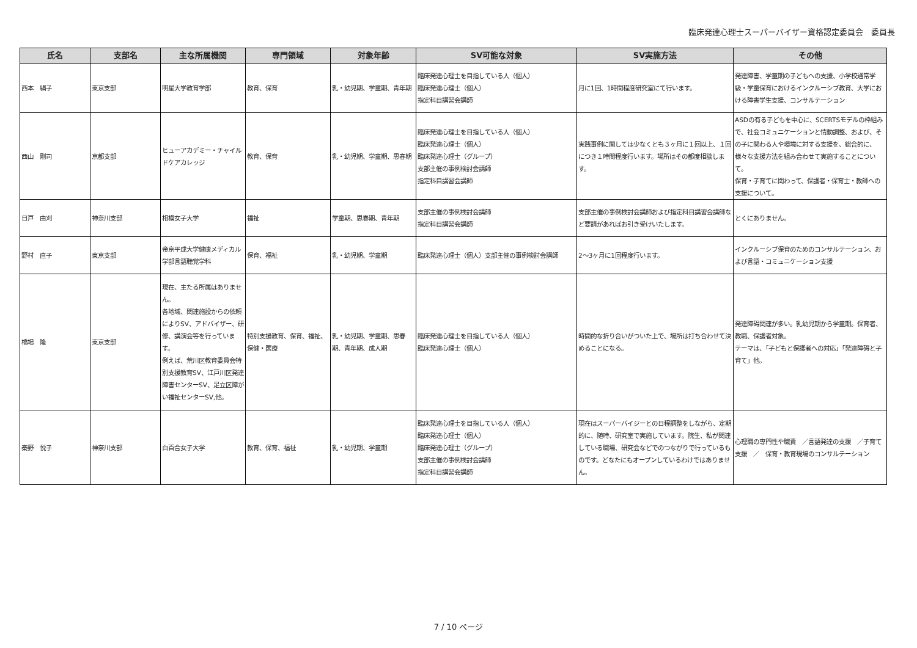臨床発達心理士スーパーバイザー資格認定委員会　委員長
| 氏名 | 支部名 | 主な所属機関 | 専門領域 | 対象年齢 | SV可能な対象 | SV実施方法 | その他 |
| --- | --- | --- | --- | --- | --- | --- | --- |
| 西本 絹子 | 東京支部 | 明星大学教育学部 | 教育、保育 | 乳・幼児期、学童期、青年期 | 臨床発達心理士を目指している人（個人） 臨床発達心理士（個人） 指定科目講習会講師 | 月に1回、1時間程度研究室にて行います。 | 発達障害、学童期の子どもへの支援、小学校通常学級・学童保育におけるインクルーシブ教育、大学における障害学生支援、コンサルテーション |
| 西山 剛司 | 京都支部 | ヒューアカデミー・チャイルドケアカレッジ | 教育、保育 | 乳・幼児期、学童期、思春期 | 臨床発達心理士を目指している人（個人） 臨床発達心理士（個人） 臨床発達心理士（グループ） 支部主催の事例検討会講師 指定科目講習会講師 | 実践事例に関しては少なくとも３ヶ月に１回以上、１回につき１時間程度行います。場所はその都度相談します。 | ASDの有る子どもを中心に、SCERTSモデルの枠組みで、社会コミュニケーションと情動調整、および、その子に関わる人や環境に対する支援を、総合的に、様々な支援方法を組み合わせて実施することについて。 保育・子育てに関わって、保護者・保育士・教師への支援について。 |
| 日戸 由刈 | 神奈川支部 | 相模女子大学 | 福祉 | 学童期、思春期、青年期 | 支部主催の事例検討会講師 指定科目講習会講師 | 支部主催の事例検討会講師および指定科目講習会講師など要請があればお引き受けいたします。 | とくにありません。 |
| 野村 直子 | 東京支部 | 帝京平成大学健康メディカル学部言語聴覚学科 | 保育、福祉 | 乳・幼児期、学童期 | 臨床発達心理士（個人）支部主催の事例検討会講師 | 2〜3ヶ月に1回程度行います。 | インクルーシブ保育のためのコンサルテーション、および言語・コミュニケーション支援 |
| 橋場 隆 | 東京支部 | 現在、主たる所属はありません。 各地域、関連施設からの依頼によりSV、アドバイザー、研修、講演会等を行っています。 例えば、荒川区教育委員会特別支援教育SV、江戸川区発達障害センターSV、足立区障がい福祉センターSV,他。 | 特別支援教育、保育、福祉、保健・医療 | 乳・幼児期、学童期、思春期、青年期、成人期 | 臨床発達心理士を目指している人（個人） 臨床発達心理士（個人） | 時間的な折り合いがついた上で、場所は打ち合わせて決めることになる。 | 発達障碍関連が多い。乳幼児期から学童期。保育者、教職、保護者対象。 テーマは、「子どもと保護者への対応」「発達障碍と子育て」他。 |
| 秦野 悦子 | 神奈川支部 | 白百合女子大学 | 教育、保育、福祉 | 乳・幼児期、学童期 | 臨床発達心理士を目指している人（個人） 臨床発達心理士（個人） 臨床発達心理士（グループ） 支部主催の事例検討会講師 指定科目講習会講師 | 現在はスーパーバイジーとの日程調整をしながら、定期的に、随時、研究室で実施しています。院生、私が関連している職場、研究会などでのつながりで行っているものです。どなたにもオープンしているわけではありません。 | 心理職の専門性や職責 ／言語発達の支援 ／子育て支援 ／ 保育・教育現場のコンサルテーション |
7 / 10 ページ